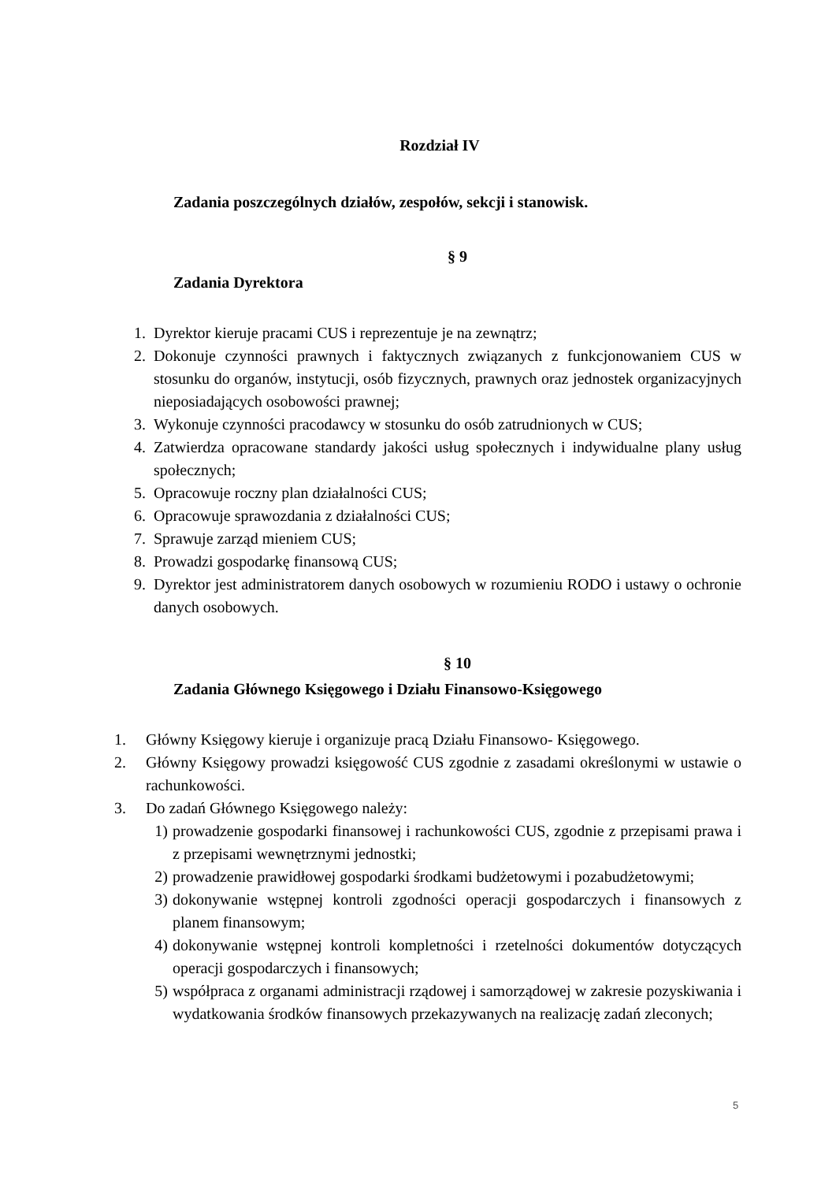Rozdział IV
Zadania poszczególnych działów, zespołów, sekcji i stanowisk.
§ 9
Zadania Dyrektora
1. Dyrektor kieruje pracami CUS i reprezentuje je na zewnątrz;
2. Dokonuje czynności prawnych i faktycznych związanych z funkcjonowaniem CUS w stosunku do organów, instytucji, osób fizycznych, prawnych oraz jednostek organizacyjnych nieposiadających osobowości prawnej;
3. Wykonuje czynności pracodawcy w stosunku do osób zatrudnionych w CUS;
4. Zatwierdza opracowane standardy jakości usług społecznych i indywidualne plany usług społecznych;
5. Opracowuje roczny plan działalności CUS;
6. Opracowuje sprawozdania z działalności CUS;
7. Sprawuje zarząd mieniem CUS;
8. Prowadzi gospodarkę finansową CUS;
9. Dyrektor jest administratorem danych osobowych w rozumieniu RODO i ustawy o ochronie danych osobowych.
§ 10
Zadania Głównego Księgowego i Działu Finansowo-Księgowego
1. Główny Księgowy kieruje i organizuje pracą Działu Finansowo- Księgowego.
2. Główny Księgowy prowadzi księgowość CUS zgodnie z zasadami określonymi w ustawie o rachunkowości.
3. Do zadań Głównego Księgowego należy:
1) prowadzenie gospodarki finansowej i rachunkowości CUS, zgodnie z przepisami prawa i z przepisami wewnętrznymi jednostki;
2) prowadzenie prawidłowej gospodarki środkami budżetowymi i pozabudżetowymi;
3) dokonywanie wstępnej kontroli zgodności operacji gospodarczych i finansowych z planem finansowym;
4) dokonywanie wstępnej kontroli kompletności i rzetelności dokumentów dotyczących operacji gospodarczych i finansowych;
5) współpraca z organami administracji rządowej i samorządowej w zakresie pozyskiwania i wydatkowania środków finansowych przekazywanych na realizację zadań zleconych;
5